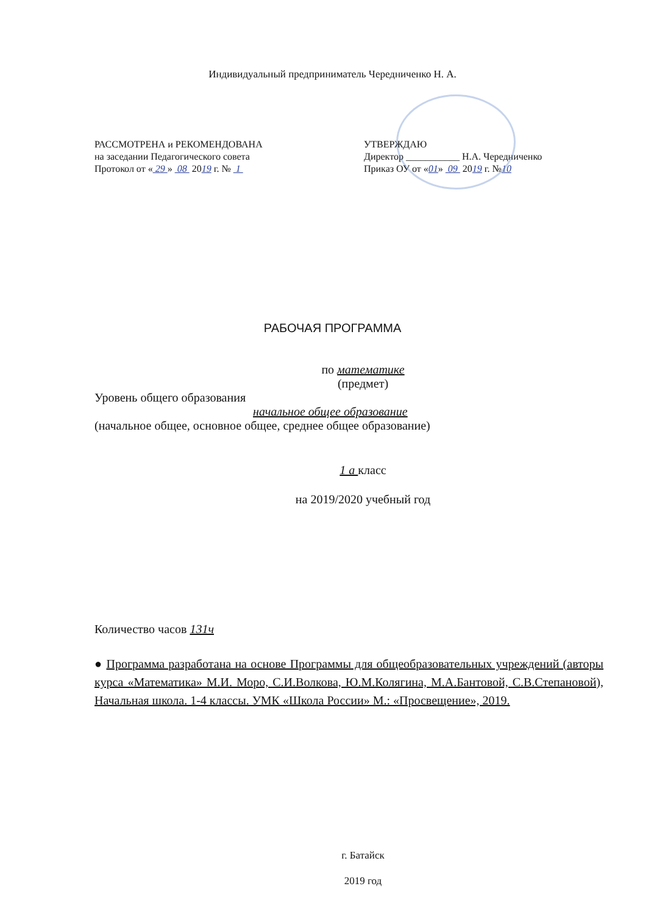Индивидуальный предприниматель Чередниченко Н. А.
РАССМОТРЕНА и РЕКОМЕНДОВАНА
на заседании Педагогического совета
Протокол от « 29 » 08 2019 г. № 1
УТВЕРЖДАЮ
Директор ___________ Н.А. Чередниченко
Приказ ОУ от «01» 09 2019 г. №10
РАБОЧАЯ ПРОГРАММА
по математике
(предмет)
Уровень общего образования
начальное общее образование
(начальное общее, основное общее, среднее общее образование)
1 а класс
на 2019/2020 учебный год
Количество часов 131ч
● Программа разработана на основе Программы для общеобразовательных учреждений (авторы курса «Математика» М.И. Моро, С.И.Волкова, Ю.М.Колягина, М.А.Бантовой, С.В.Степановой), Начальная школа. 1-4 классы. УМК «Школа России» М.: «Просвещение», 2019.
г. Батайск
2019 год